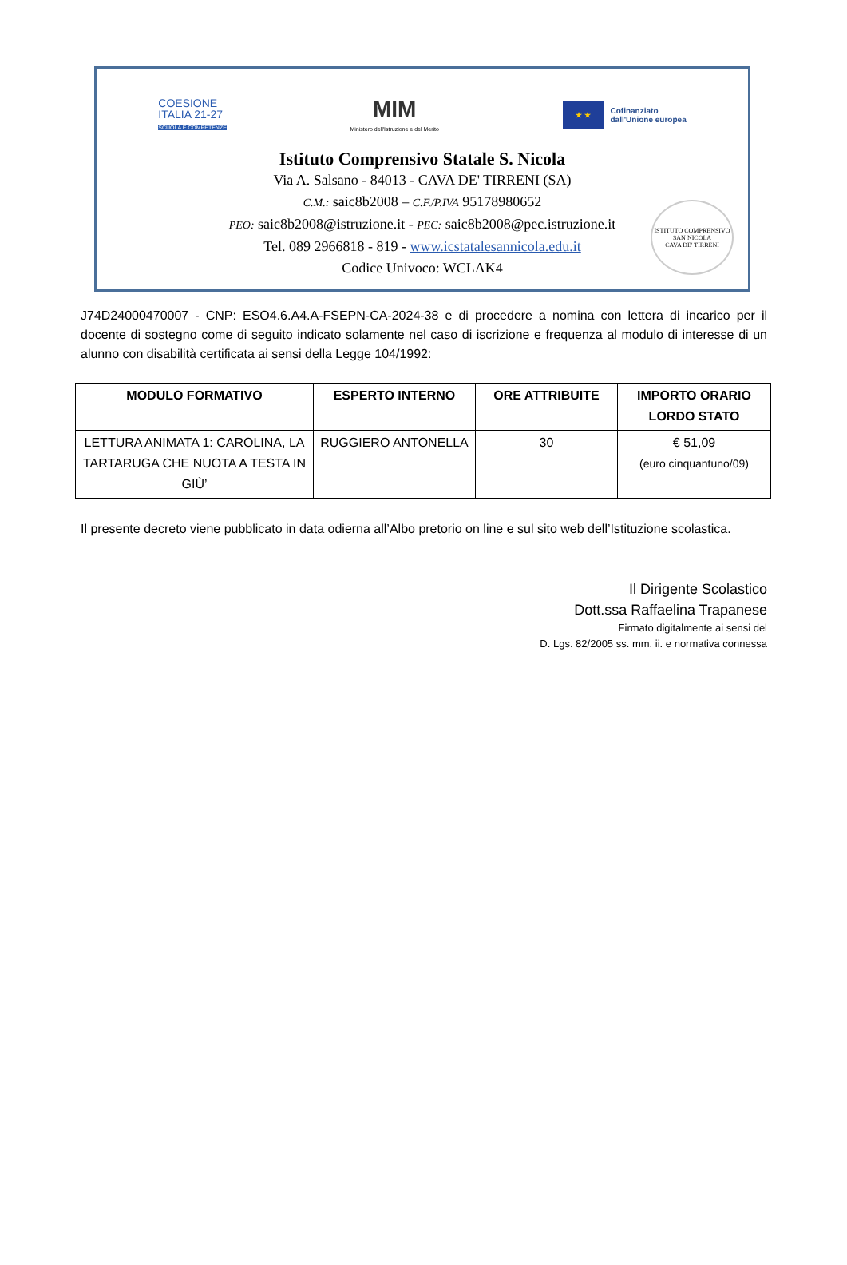COESIONE
ITALIA 21-27
SCUOLA E COMPETENZE
MIM
Ministero dell'Istruzione e del Merito
★ ★
Cofinanziato
dall'Unione europea
Istituto Comprensivo Statale S. Nicola
Via A. Salsano - 84013 - CAVA DE' TIRRENI (SA)
C.M.: saic8b2008 – C.F./P.IVA 95178980652
PEO: saic8b2008@istruzione.it - PEC: saic8b2008@pec.istruzione.it
Tel. 089 2966818 - 819 - www.icstatalesannicola.edu.it
Codice Univoco: WCLAK4
ISTITUTO COMPRENSIVO SAN NICOLA
CAVA DE' TIRRENI
J74D24000470007 - CNP: ESO4.6.A4.A-FSEPN-CA-2024-38 e di procedere a nomina con lettera di incarico per il docente di sostegno come di seguito indicato solamente nel caso di iscrizione e frequenza al modulo di interesse di un alunno con disabilità certificata ai sensi della Legge 104/1992:
| MODULO FORMATIVO | ESPERTO INTERNO | ORE ATTRIBUITE | IMPORTO ORARIO LORDO STATO |
| --- | --- | --- | --- |
| LETTURA ANIMATA 1: CAROLINA, LA TARTARUGA CHE NUOTA A TESTA IN GIÙ’ | RUGGIERO ANTONELLA | 30 | € 51,09 (euro cinquantuno/09) |
Il presente decreto viene pubblicato in data odierna all’Albo pretorio on line e sul sito web dell’Istituzione scolastica.
Il Dirigente Scolastico
Dott.ssa Raffaelina Trapanese
Firmato digitalmente ai sensi del
D. Lgs. 82/2005 ss. mm. ii. e normativa connessa